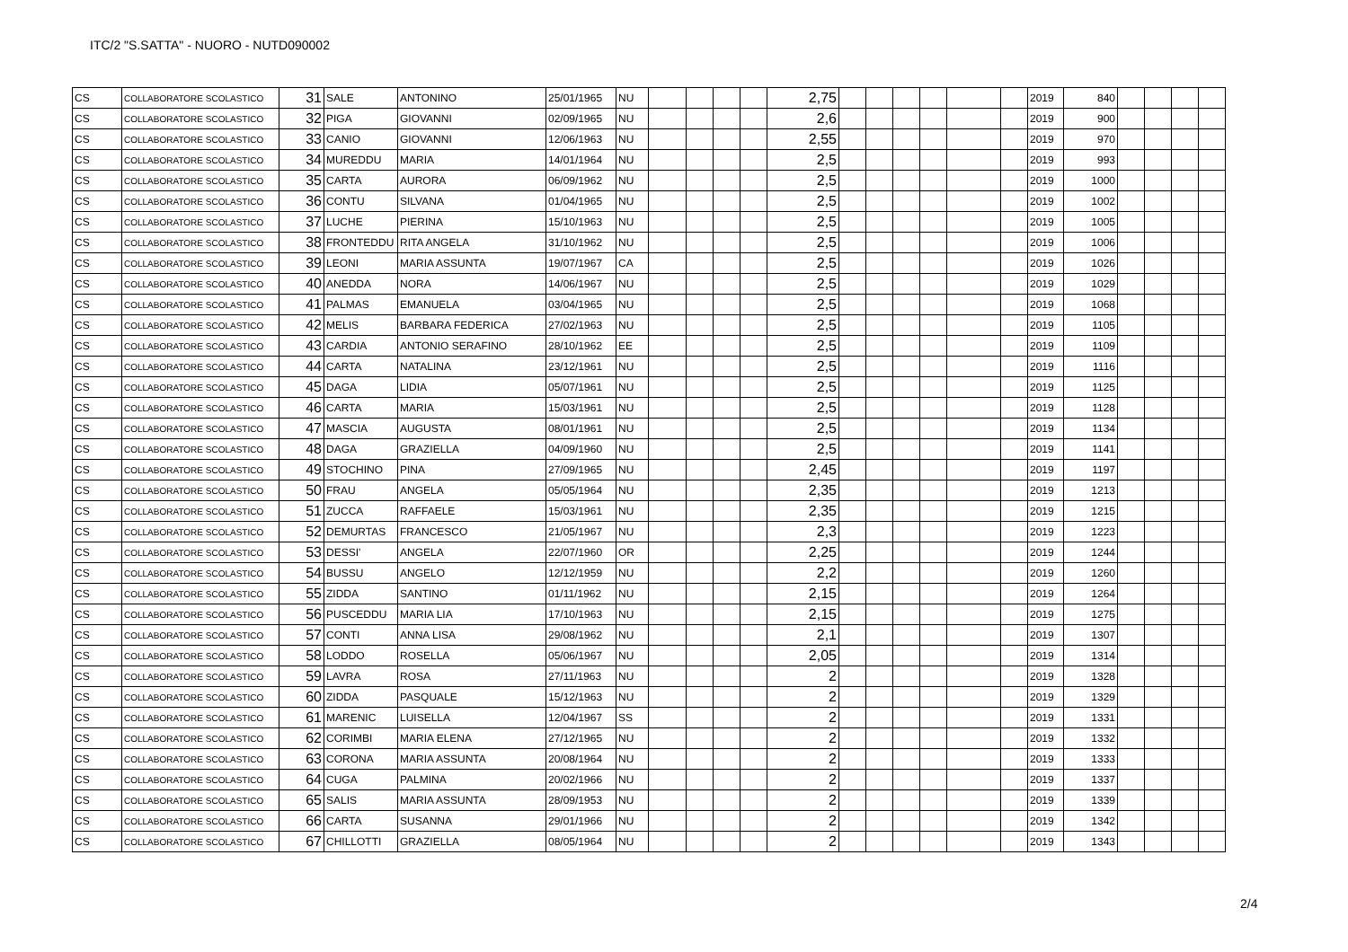ITC/2 "S.SATTA" - NUORO - NUTD090002
| CS | COLLABORATORE SCOLASTICO | 31 | SALE | ANTONINO | 25/01/1965 | NU | | | | | 2,75 | | | | | | | 2019 | 840 | | | | |
| CS | COLLABORATORE SCOLASTICO | 32 | PIGA | GIOVANNI | 02/09/1965 | NU | | | | | 2,6 | | | | | | | 2019 | 900 | | | | |
| CS | COLLABORATORE SCOLASTICO | 33 | CANIO | GIOVANNI | 12/06/1963 | NU | | | | | 2,55 | | | | | | | 2019 | 970 | | | | |
| CS | COLLABORATORE SCOLASTICO | 34 | MUREDDU | MARIA | 14/01/1964 | NU | | | | | 2,5 | | | | | | | 2019 | 993 | | | | |
| CS | COLLABORATORE SCOLASTICO | 35 | CARTA | AURORA | 06/09/1962 | NU | | | | | 2,5 | | | | | | | 2019 | 1000 | | | | |
| CS | COLLABORATORE SCOLASTICO | 36 | CONTU | SILVANA | 01/04/1965 | NU | | | | | 2,5 | | | | | | | 2019 | 1002 | | | | |
| CS | COLLABORATORE SCOLASTICO | 37 | LUCHE | PIERINA | 15/10/1963 | NU | | | | | 2,5 | | | | | | | 2019 | 1005 | | | | |
| CS | COLLABORATORE SCOLASTICO | 38 | FRONTEDDU | RITA ANGELA | 31/10/1962 | NU | | | | | 2,5 | | | | | | | 2019 | 1006 | | | | |
| CS | COLLABORATORE SCOLASTICO | 39 | LEONI | MARIA ASSUNTA | 19/07/1967 | CA | | | | | 2,5 | | | | | | | 2019 | 1026 | | | | |
| CS | COLLABORATORE SCOLASTICO | 40 | ANEDDA | NORA | 14/06/1967 | NU | | | | | 2,5 | | | | | | | 2019 | 1029 | | | | |
| CS | COLLABORATORE SCOLASTICO | 41 | PALMAS | EMANUELA | 03/04/1965 | NU | | | | | 2,5 | | | | | | | 2019 | 1068 | | | | |
| CS | COLLABORATORE SCOLASTICO | 42 | MELIS | BARBARA FEDERICA | 27/02/1963 | NU | | | | | 2,5 | | | | | | | 2019 | 1105 | | | | |
| CS | COLLABORATORE SCOLASTICO | 43 | CARDIA | ANTONIO SERAFINO | 28/10/1962 | EE | | | | | 2,5 | | | | | | | 2019 | 1109 | | | | |
| CS | COLLABORATORE SCOLASTICO | 44 | CARTA | NATALINA | 23/12/1961 | NU | | | | | 2,5 | | | | | | | 2019 | 1116 | | | | |
| CS | COLLABORATORE SCOLASTICO | 45 | DAGA | LIDIA | 05/07/1961 | NU | | | | | 2,5 | | | | | | | 2019 | 1125 | | | | |
| CS | COLLABORATORE SCOLASTICO | 46 | CARTA | MARIA | 15/03/1961 | NU | | | | | 2,5 | | | | | | | 2019 | 1128 | | | | |
| CS | COLLABORATORE SCOLASTICO | 47 | MASCIA | AUGUSTA | 08/01/1961 | NU | | | | | 2,5 | | | | | | | 2019 | 1134 | | | | |
| CS | COLLABORATORE SCOLASTICO | 48 | DAGA | GRAZIELLA | 04/09/1960 | NU | | | | | 2,5 | | | | | | | 2019 | 1141 | | | | |
| CS | COLLABORATORE SCOLASTICO | 49 | STOCHINO | PINA | 27/09/1965 | NU | | | | | 2,45 | | | | | | | 2019 | 1197 | | | | |
| CS | COLLABORATORE SCOLASTICO | 50 | FRAU | ANGELA | 05/05/1964 | NU | | | | | 2,35 | | | | | | | 2019 | 1213 | | | | |
| CS | COLLABORATORE SCOLASTICO | 51 | ZUCCA | RAFFAELE | 15/03/1961 | NU | | | | | 2,35 | | | | | | | 2019 | 1215 | | | | |
| CS | COLLABORATORE SCOLASTICO | 52 | DEMURTAS | FRANCESCO | 21/05/1967 | NU | | | | | 2,3 | | | | | | | 2019 | 1223 | | | | |
| CS | COLLABORATORE SCOLASTICO | 53 | DESSI' | ANGELA | 22/07/1960 | OR | | | | | 2,25 | | | | | | | 2019 | 1244 | | | | |
| CS | COLLABORATORE SCOLASTICO | 54 | BUSSU | ANGELO | 12/12/1959 | NU | | | | | 2,2 | | | | | | | 2019 | 1260 | | | | |
| CS | COLLABORATORE SCOLASTICO | 55 | ZIDDA | SANTINO | 01/11/1962 | NU | | | | | 2,15 | | | | | | | 2019 | 1264 | | | | |
| CS | COLLABORATORE SCOLASTICO | 56 | PUSCEDDU | MARIA LIA | 17/10/1963 | NU | | | | | 2,15 | | | | | | | 2019 | 1275 | | | | |
| CS | COLLABORATORE SCOLASTICO | 57 | CONTI | ANNA LISA | 29/08/1962 | NU | | | | | 2,1 | | | | | | | 2019 | 1307 | | | | |
| CS | COLLABORATORE SCOLASTICO | 58 | LODDO | ROSELLA | 05/06/1967 | NU | | | | | 2,05 | | | | | | | 2019 | 1314 | | | | |
| CS | COLLABORATORE SCOLASTICO | 59 | LAVRA | ROSA | 27/11/1963 | NU | | | | | 2 | | | | | | | 2019 | 1328 | | | | |
| CS | COLLABORATORE SCOLASTICO | 60 | ZIDDA | PASQUALE | 15/12/1963 | NU | | | | | 2 | | | | | | | 2019 | 1329 | | | | |
| CS | COLLABORATORE SCOLASTICO | 61 | MARENIC | LUISELLA | 12/04/1967 | SS | | | | | 2 | | | | | | | 2019 | 1331 | | | | |
| CS | COLLABORATORE SCOLASTICO | 62 | CORIMBI | MARIA ELENA | 27/12/1965 | NU | | | | | 2 | | | | | | | 2019 | 1332 | | | | |
| CS | COLLABORATORE SCOLASTICO | 63 | CORONA | MARIA ASSUNTA | 20/08/1964 | NU | | | | | 2 | | | | | | | 2019 | 1333 | | | | |
| CS | COLLABORATORE SCOLASTICO | 64 | CUGA | PALMINA | 20/02/1966 | NU | | | | | 2 | | | | | | | 2019 | 1337 | | | | |
| CS | COLLABORATORE SCOLASTICO | 65 | SALIS | MARIA ASSUNTA | 28/09/1953 | NU | | | | | 2 | | | | | | | 2019 | 1339 | | | | |
| CS | COLLABORATORE SCOLASTICO | 66 | CARTA | SUSANNA | 29/01/1966 | NU | | | | | 2 | | | | | | | 2019 | 1342 | | | | |
| CS | COLLABORATORE SCOLASTICO | 67 | CHILLOTTI | GRAZIELLA | 08/05/1964 | NU | | | | | 2 | | | | | | | 2019 | 1343 | | | | |
2/4